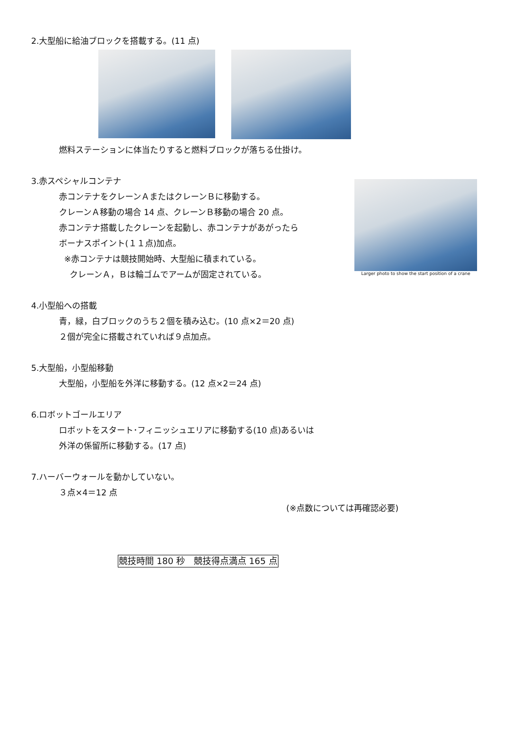2.大型船に給油ブロックを搭載する。(11 点)
燃料ステーションに体当たりすると燃料ブロックが落ちる仕掛け。
3.赤スペシャルコンテナ
赤コンテナをクレーンＡまたはクレーンＢに移動する。
クレーンＡ移動の場合 14 点、クレーンＢ移動の場合 20 点。
赤コンテナ搭載したクレーンを起動し、赤コンテナがあがったら
ボーナスポイント(１１点)加点。
※赤コンテナは競技開始時、大型船に積まれている。
クレーンＡ，Ｂは輪ゴムでアームが固定されている。
Larger photo to show the start position of a crane
4.小型船への搭載
青，緑，白ブロックのうち２個を積み込む。(10 点×2＝20 点)
２個が完全に搭載されていれば９点加点。
5.大型船，小型船移動
大型船，小型船を外洋に移動する。(12 点×2＝24 点)
6.ロボットゴールエリア
ロボットをスタート･フィニッシュエリアに移動する(10 点)あるいは
外洋の係留所に移動する。(17 点)
7.ハーバーウォールを動かしていない。
３点×4＝12 点
(※点数については再確認必要)
競技時間 180 秒　競技得点満点 165 点